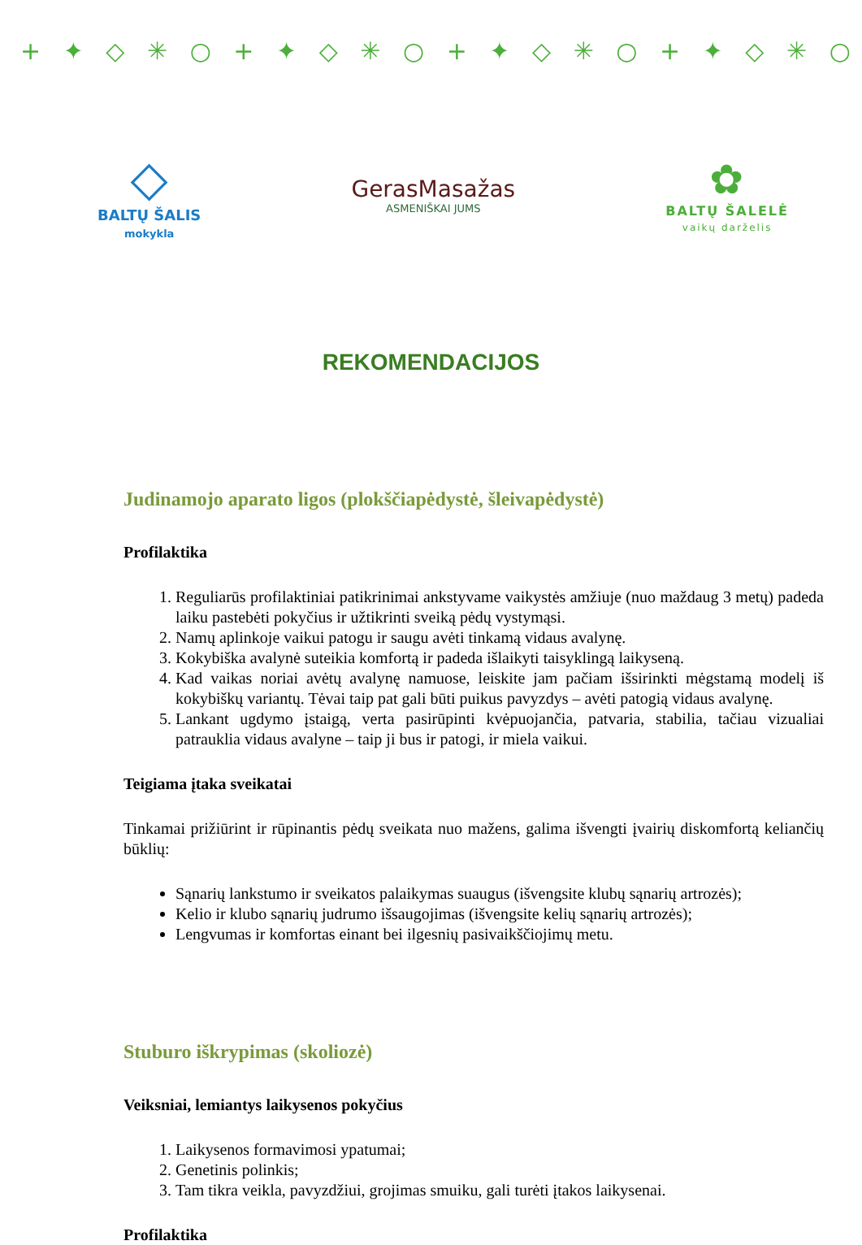+ ✦ ◇ ✳ ○ + ✦ ◇ ✳ ○ + ✦ ◇ ✳ ○ + ✦ ◇ ✳ ○ + ✦ ◇ ✳ ○ + ✦ ◇ ✳ ○
◇
BALTŲ ŠALIS
mokykla
GerasMasažas
ASMENIŠKAI JUMS
✿
BALTŲ ŠALELĖ
vaikų darželis
REKOMENDACIJOS
Judinamojo aparato ligos (plokščiapėdystė, šleivapėdystė)
Profilaktika
1. Reguliarūs profilaktiniai patikrinimai ankstyvame vaikystės amžiuje (nuo maždaug 3 metų) padeda laiku pastebėti pokyčius ir užtikrinti sveiką pėdų vystymąsi.
2. Namų aplinkoje vaikui patogu ir saugu avėti tinkamą vidaus avalynę.
3. Kokybiška avalynė suteikia komfortą ir padeda išlaikyti taisyklingą laikyseną.
4. Kad vaikas noriai avėtų avalynę namuose, leiskite jam pačiam išsirinkti mėgstamą modelį iš kokybiškų variantų. Tėvai taip pat gali būti puikus pavyzdys – avėti patogią vidaus avalynę.
5. Lankant ugdymo įstaigą, verta pasirūpinti kvėpuojančia, patvaria, stabilia, tačiau vizualiai patrauklia vidaus avalyne – taip ji bus ir patogi, ir miela vaikui.
Teigiama įtaka sveikatai
Tinkamai prižiūrint ir rūpinantis pėdų sveikata nuo mažens, galima išvengti įvairių diskomfortą keliančių būklių:
Sąnarių lankstumo ir sveikatos palaikymas suaugus (išvengsite klubų sąnarių artrozės);
Kelio ir klubo sąnarių judrumo išsaugojimas (išvengsite kelių sąnarių artrozės);
Lengvumas ir komfortas einant bei ilgesnių pasivaikščiojimų metu.
Stuburo iškrypimas (skoliozė)
Veiksniai, lemiantys laikysenos pokyčius
1. Laikysenos formavimosi ypatumai;
2. Genetinis polinkis;
3. Tam tikra veikla, pavyzdžiui, grojimas smuiku, gali turėti įtakos laikysenai.
Profilaktika